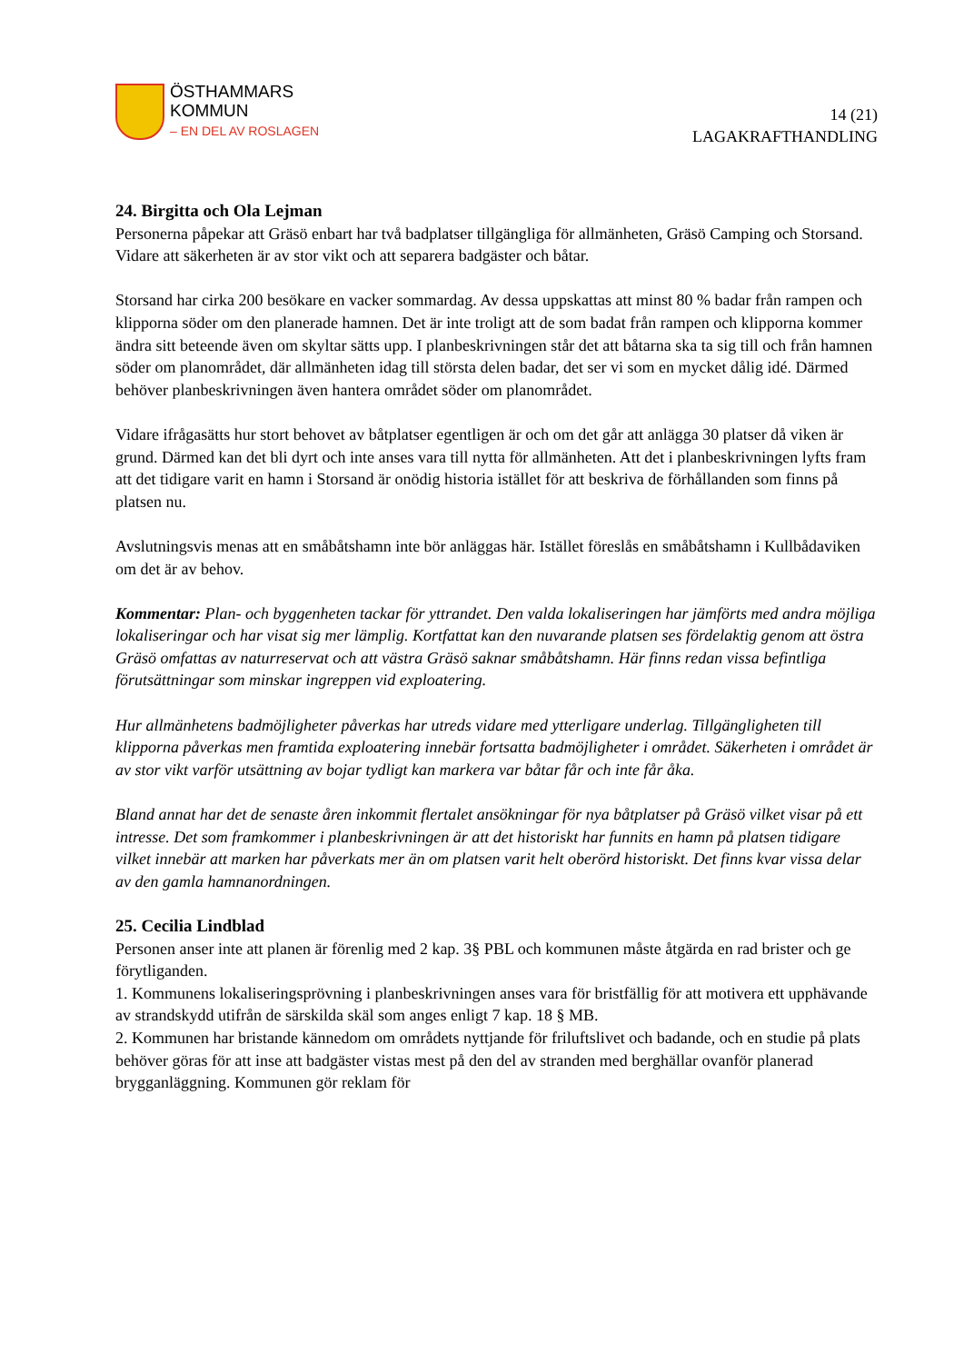ÖSTHAMMARS
KOMMUN
– EN DEL AV ROSLAGEN
14 (21)
LAGAKRAFTHANDLING
24. Birgitta och Ola Lejman
Personerna påpekar att Gräsö enbart har två badplatser tillgängliga för allmänheten, Gräsö Camping och Storsand. Vidare att säkerheten är av stor vikt och att separera badgäster och båtar.
Storsand har cirka 200 besökare en vacker sommardag. Av dessa uppskattas att minst 80 % badar från rampen och klipporna söder om den planerade hamnen. Det är inte troligt att de som badat från rampen och klipporna kommer ändra sitt beteende även om skyltar sätts upp. I planbeskrivningen står det att båtarna ska ta sig till och från hamnen söder om planområdet, där allmänheten idag till största delen badar, det ser vi som en mycket dålig idé. Därmed behöver planbeskrivningen även hantera området söder om planområdet.
Vidare ifrågasätts hur stort behovet av båtplatser egentligen är och om det går att anlägga 30 platser då viken är grund. Därmed kan det bli dyrt och inte anses vara till nytta för allmänheten. Att det i planbeskrivningen lyfts fram att det tidigare varit en hamn i Storsand är onödig historia istället för att beskriva de förhållanden som finns på platsen nu.
Avslutningsvis menas att en småbåtshamn inte bör anläggas här. Istället föreslås en småbåtshamn i Kullbådaviken om det är av behov.
Kommentar: Plan- och byggenheten tackar för yttrandet. Den valda lokaliseringen har jämförts med andra möjliga lokaliseringar och har visat sig mer lämplig. Kortfattat kan den nuvarande platsen ses fördelaktig genom att östra Gräsö omfattas av naturreservat och att västra Gräsö saknar småbåtshamn. Här finns redan vissa befintliga förutsättningar som minskar ingreppen vid exploatering.
Hur allmänhetens badmöjligheter påverkas har utreds vidare med ytterligare underlag. Tillgängligheten till klipporna påverkas men framtida exploatering innebär fortsatta badmöjligheter i området. Säkerheten i området är av stor vikt varför utsättning av bojar tydligt kan markera var båtar får och inte får åka.
Bland annat har det de senaste åren inkommit flertalet ansökningar för nya båtplatser på Gräsö vilket visar på ett intresse. Det som framkommer i planbeskrivningen är att det historiskt har funnits en hamn på platsen tidigare vilket innebär att marken har påverkats mer än om platsen varit helt oberörd historiskt. Det finns kvar vissa delar av den gamla hamnanordningen.
25. Cecilia Lindblad
Personen anser inte att planen är förenlig med 2 kap. 3§ PBL och kommunen måste åtgärda en rad brister och ge förytliganden.
1. Kommunens lokaliseringsprövning i planbeskrivningen anses vara för bristfällig för att motivera ett upphävande av strandskydd utifrån de särskilda skäl som anges enligt 7 kap. 18 § MB.
2. Kommunen har bristande kännedom om områdets nyttjande för friluftslivet och badande, och en studie på plats behöver göras för att inse att badgäster vistas mest på den del av stranden med berghällar ovanför planerad brygganläggning. Kommunen gör reklam för